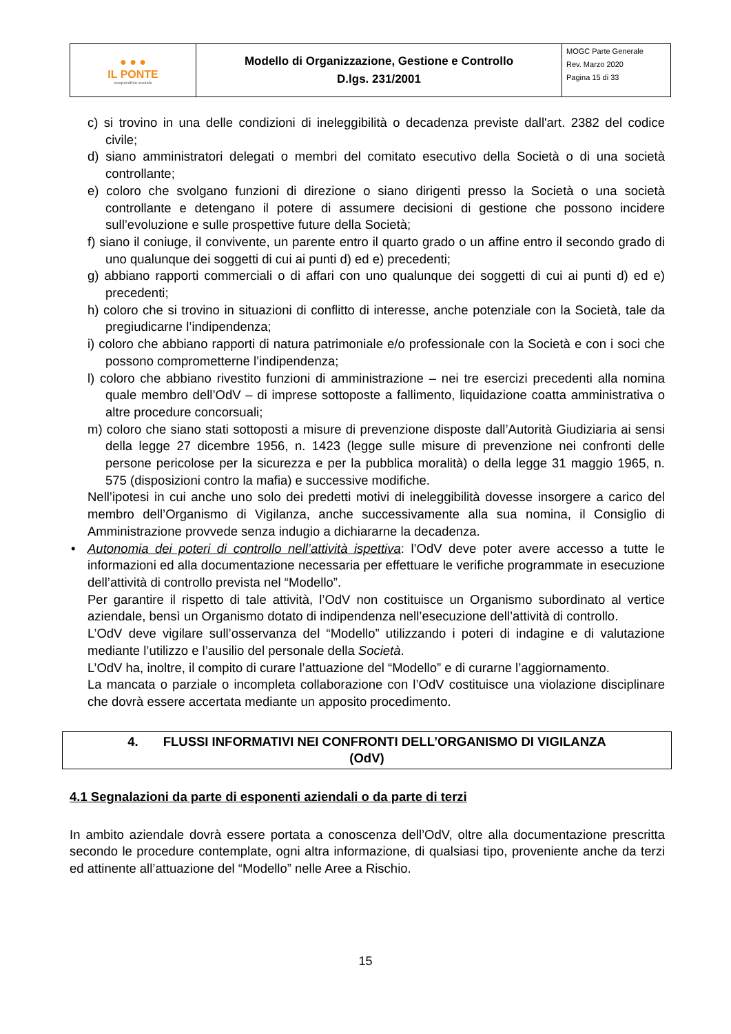| ● ● ● IL PONTE cooperativa sociale | Modello di Organizzazione, Gestione e Controllo D.lgs. 231/2001 | MOGC Parte Generale Rev. Marzo 2020 Pagina 15 di 33 |
c) si trovino in una delle condizioni di ineleggibilità o decadenza previste dall'art. 2382 del codice civile;
d) siano amministratori delegati o membri del comitato esecutivo della Società o di una società controllante;
e) coloro che svolgano funzioni di direzione o siano dirigenti presso la Società o una società controllante e detengano il potere di assumere decisioni di gestione che possono incidere sull’evoluzione e sulle prospettive future della Società;
f) siano il coniuge, il convivente, un parente entro il quarto grado o un affine entro il secondo grado di uno qualunque dei soggetti di cui ai punti d) ed e) precedenti;
g) abbiano rapporti commerciali o di affari con uno qualunque dei soggetti di cui ai punti d) ed e) precedenti;
h) coloro che si trovino in situazioni di conflitto di interesse, anche potenziale con la Società, tale da pregiudicarne l’indipendenza;
i) coloro che abbiano rapporti di natura patrimoniale e/o professionale con la Società e con i soci che possono comprometterne l’indipendenza;
l) coloro che abbiano rivestito funzioni di amministrazione – nei tre esercizi precedenti alla nomina quale membro dell’OdV – di imprese sottoposte a fallimento, liquidazione coatta amministrativa o altre procedure concorsuali;
m) coloro che siano stati sottoposti a misure di prevenzione disposte dall’Autorità Giudiziaria ai sensi della legge 27 dicembre 1956, n. 1423 (legge sulle misure di prevenzione nei confronti delle persone pericolose per la sicurezza e per la pubblica moralità) o della legge 31 maggio 1965, n. 575 (disposizioni contro la mafia) e successive modifiche.
Nell’ipotesi in cui anche uno solo dei predetti motivi di ineleggibilità dovesse insorgere a carico del membro dell’Organismo di Vigilanza, anche successivamente alla sua nomina, il Consiglio di Amministrazione provvede senza indugio a dichiararne la decadenza.
• Autonomia dei poteri di controllo nell’attività ispettiva: l’OdV deve poter avere accesso a tutte le informazioni ed alla documentazione necessaria per effettuare le verifiche programmate in esecuzione dell’attività di controllo prevista nel “Modello”.
Per garantire il rispetto di tale attività, l’OdV non costituisce un Organismo subordinato al vertice aziendale, bensì un Organismo dotato di indipendenza nell’esecuzione dell’attività di controllo.
L’OdV deve vigilare sull’osservanza del “Modello” utilizzando i poteri di indagine e di valutazione mediante l’utilizzo e l’ausilio del personale della Società.
L’OdV ha, inoltre, il compito di curare l’attuazione del “Modello” e di curarne l’aggiornamento.
La mancata o parziale o incompleta collaborazione con l’OdV costituisce una violazione disciplinare che dovrà essere accertata mediante un apposito procedimento.
4. FLUSSI INFORMATIVI NEI CONFRONTI DELL’ORGANISMO DI VIGILANZA
(OdV)
4.1 Segnalazioni da parte di esponenti aziendali o da parte di terzi
In ambito aziendale dovrà essere portata a conoscenza dell’OdV, oltre alla documentazione prescritta secondo le procedure contemplate, ogni altra informazione, di qualsiasi tipo, proveniente anche da terzi ed attinente all’attuazione del “Modello” nelle Aree a Rischio.
15